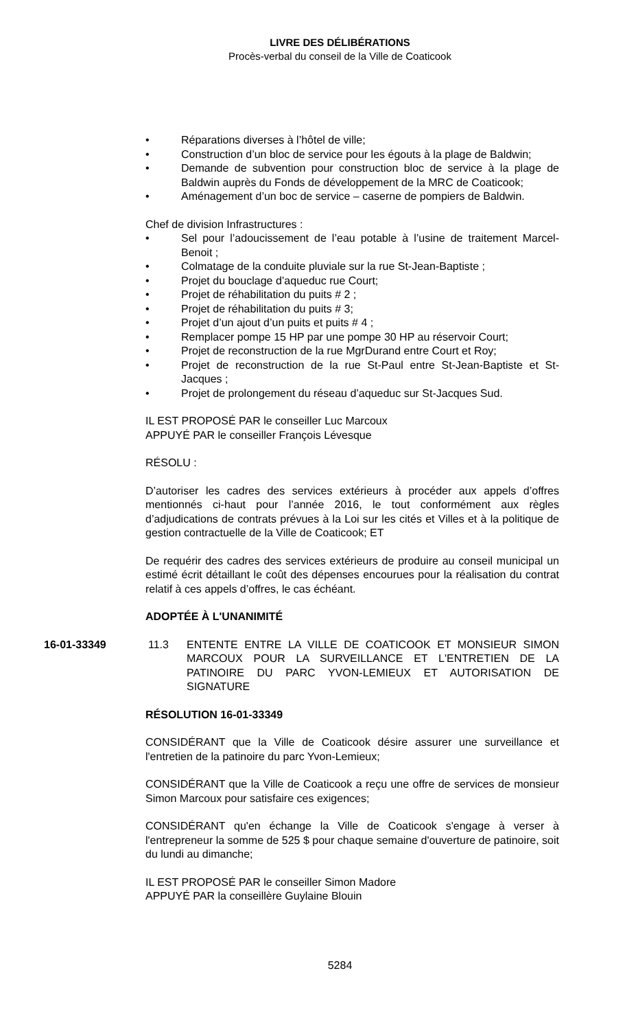LIVRE DES DÉLIBÉRATIONS
Procès-verbal du conseil de la Ville de Coaticook
• Réparations diverses à l’hôtel de ville;
• Construction d’un bloc de service pour les égouts à la plage de Baldwin;
• Demande de subvention pour construction bloc de service à la plage de Baldwin auprès du Fonds de développement de la MRC de Coaticook;
• Aménagement d’un boc de service – caserne de pompiers de Baldwin.
Chef de division Infrastructures :
• Sel pour l’adoucissement de l’eau potable à l’usine de traitement Marcel-Benoit ;
• Colmatage de la conduite pluviale sur la rue St-Jean-Baptiste ;
• Projet du bouclage d’aqueduc rue Court;
• Projet de réhabilitation du puits # 2 ;
• Projet de réhabilitation du puits # 3;
• Projet d’un ajout d’un puits et puits # 4 ;
• Remplacer pompe 15 HP par une pompe 30 HP au réservoir Court;
• Projet de reconstruction de la rue MgrDurand entre Court et Roy;
• Projet de reconstruction de la rue St-Paul entre St-Jean-Baptiste et St-Jacques ;
• Projet de prolongement du réseau d’aqueduc sur St-Jacques Sud.
IL EST PROPOSÉ PAR le conseiller Luc Marcoux
APPUYÉ PAR le conseiller François Lévesque
RÉSOLU :
D’autoriser les cadres des services extérieurs à procéder aux appels d’offres mentionnés ci-haut pour l’année 2016, le tout conformément aux règles d’adjudications de contrats prévues à la Loi sur les cités et Villes et à la politique de gestion contractuelle de la Ville de Coaticook; ET
De requérir des cadres des services extérieurs de produire au conseil municipal un estimé écrit détaillant le coût des dépenses encourues pour la réalisation du contrat relatif à ces appels d’offres, le cas échéant.
ADOPTÉE À L'UNANIMITÉ
16-01-33349 11.3 ENTENTE ENTRE LA VILLE DE COATICOOK ET MONSIEUR SIMON MARCOUX POUR LA SURVEILLANCE ET L'ENTRETIEN DE LA PATINOIRE DU PARC YVON-LEMIEUX ET AUTORISATION DE SIGNATURE
RÉSOLUTION 16-01-33349
CONSIDÉRANT que la Ville de Coaticook désire assurer une surveillance et l'entretien de la patinoire du parc Yvon-Lemieux;
CONSIDÉRANT que la Ville de Coaticook a reçu une offre de services de monsieur Simon Marcoux pour satisfaire ces exigences;
CONSIDÉRANT qu'en échange la Ville de Coaticook s'engage à verser à l'entrepreneur la somme de 525 $ pour chaque semaine d'ouverture de patinoire, soit du lundi au dimanche;
IL EST PROPOSÉ PAR le conseiller Simon Madore
APPUYÉ PAR la conseillère Guylaine Blouin
5284